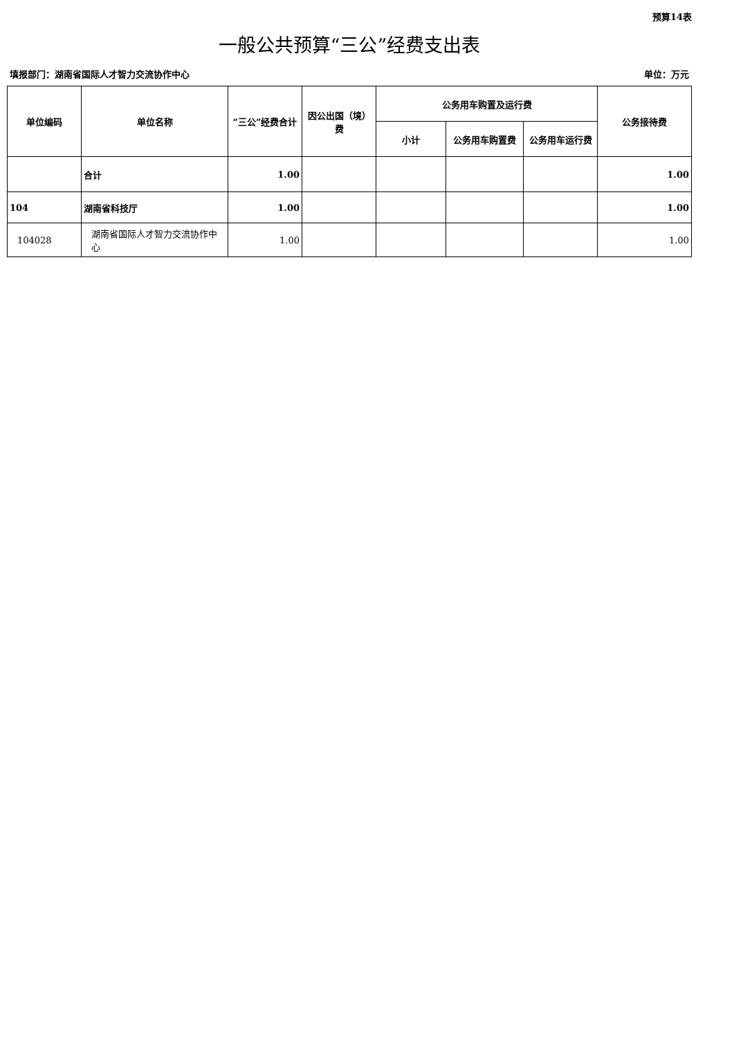预算14表
一般公共预算“三公”经费支出表
填报部门：湖南省国际人才智力交流协作中心 单位：万元
| 单位编码 | 单位名称 | “三公”经费合计 | 因公出国（境）费 | 公务用车购置及运行费 | | | 公务接待费 |
| --- | --- | --- | --- | --- | --- | --- | --- |
| | | | | 小计 | 公务用车购置费 | 公务用车运行费 | |
| | 合计 | 1.00 | | | | | 1.00 |
| 104 | 湖南省科技厅 | 1.00 | | | | | 1.00 |
| 104028 | 湖南省国际人才智力交流协作中心 | 1.00 | | | | | 1.00 |